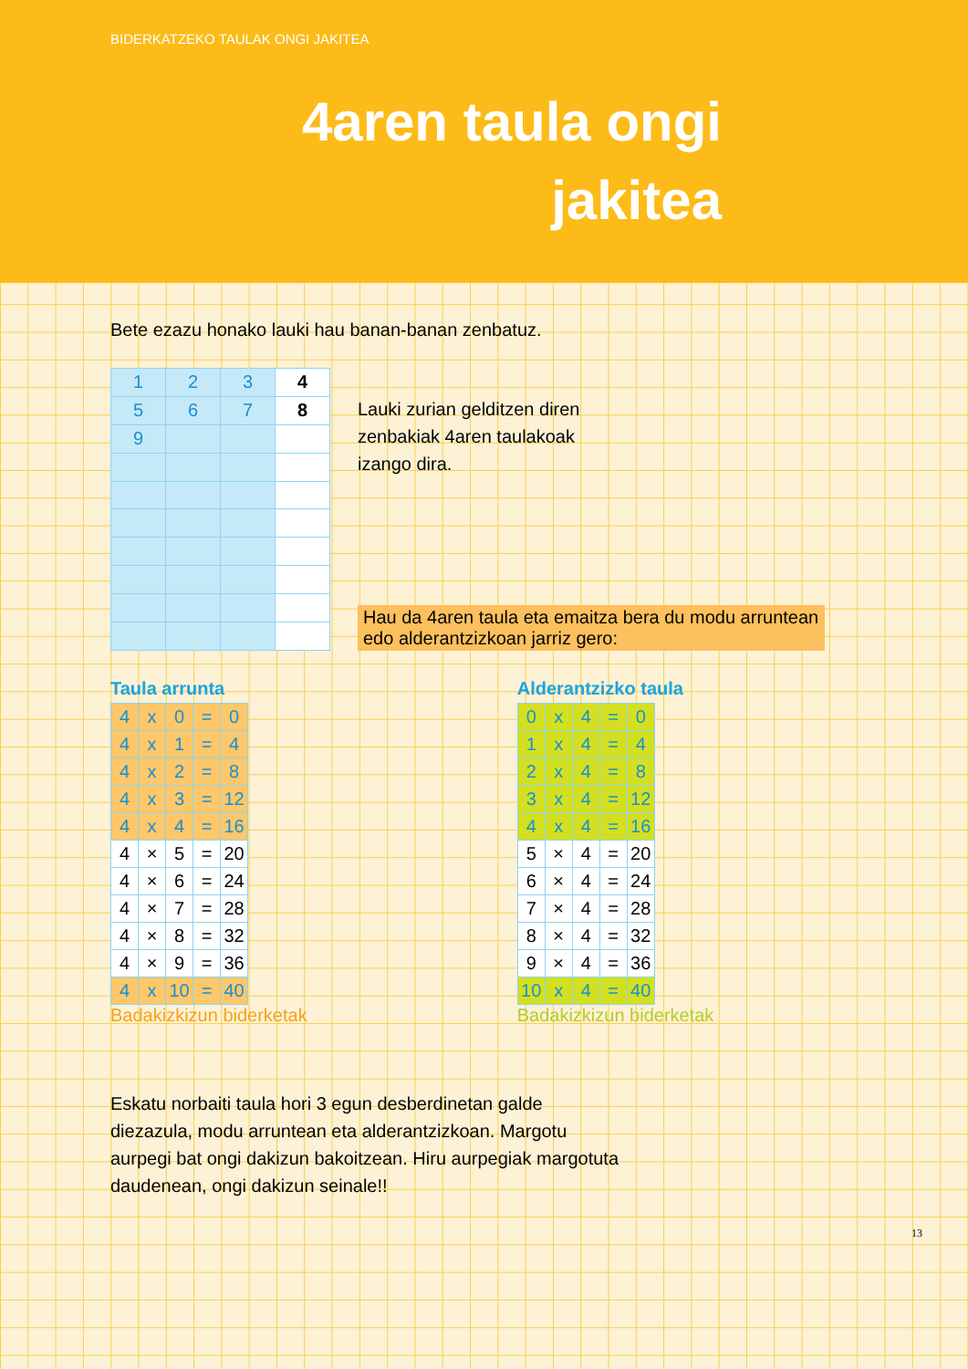BIDERKATZEKO TAULAK ONGI JAKITEA
4aren taula ongi jakitea
Bete ezazu honako lauki hau banan-banan zenbatuz.
| 1 | 2 | 3 | 4 |
| 5 | 6 | 7 | 8 |
| 9 | | | |
Lauki zurian gelditzen diren zenbakiak 4aren taulakoak izango dira.
Hau da 4aren taula eta emaitza bera du modu arruntean edo alderantzizkoan jarriz gero:
Taula arrunta
| 4 | x | 0 | = | 0 |
| 4 | x | 1 | = | 4 |
| 4 | x | 2 | = | 8 |
| 4 | x | 3 | = | 12 |
| 4 | x | 4 | = | 16 |
| 4 | × | 5 | = | 20 |
| 4 | × | 6 | = | 24 |
| 4 | × | 7 | = | 28 |
| 4 | × | 8 | = | 32 |
| 4 | × | 9 | = | 36 |
| 4 | x | 10 | = | 40 |
Badakizkizun biderketak
Alderantzizko taula
| 0 | x | 4 | = | 0 |
| 1 | x | 4 | = | 4 |
| 2 | x | 4 | = | 8 |
| 3 | x | 4 | = | 12 |
| 4 | x | 4 | = | 16 |
| 5 | × | 4 | = | 20 |
| 6 | × | 4 | = | 24 |
| 7 | × | 4 | = | 28 |
| 8 | × | 4 | = | 32 |
| 9 | × | 4 | = | 36 |
| 10 | x | 4 | = | 40 |
Badakizkizun biderketak
Eskatu norbaiti taula hori 3 egun desberdinetan galde diezazula, modu arruntean eta alderantzizkoan. Margotu aurpegi bat ongi dakizun bakoitzean. Hiru aurpegiak margotuta daudenean, ongi dakizun seinale!!
13